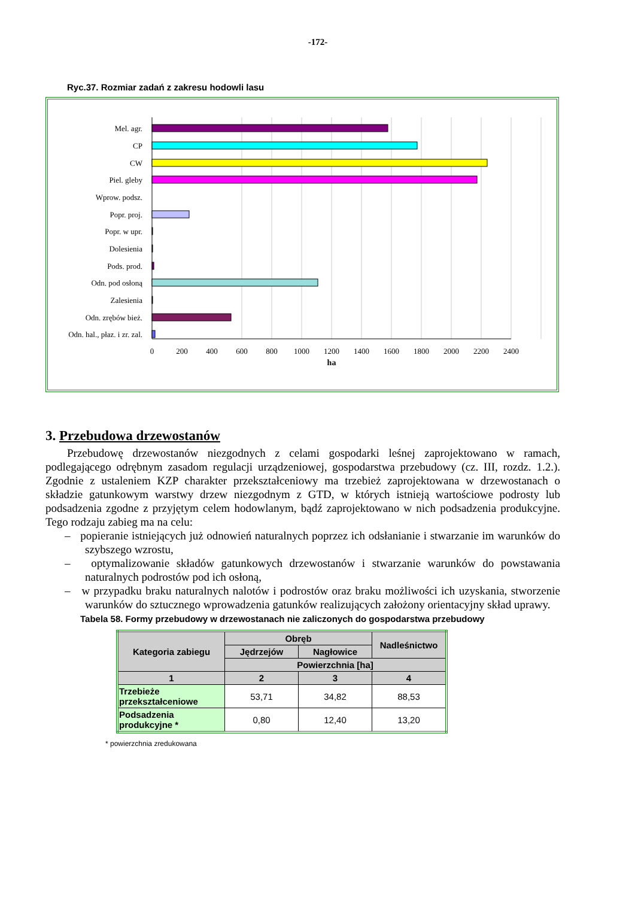-172-
Ryc.37. Rozmiar zadań z zakresu hodowli lasu
Mel. agr.
CP
CW
Piel. gleby
Wprow. podsz.
Popr. proj.
Popr. w upr.
Dolesienia
Pods. prod.
Odn. pod osłoną
Zalesienia
Odn. zrębów bież.
Odn. hal., płaz. i zr. zal.
0
200
400
600
800
1000
1200
1400
1600
1800
2000
2200
2400
ha
3. Przebudowa drzewostanów
Przebudowę drzewostanów niezgodnych z celami gospodarki leśnej zaprojektowano w ramach, podlegającego odrębnym zasadom regulacji urządzeniowej, gospodarstwa przebudowy (cz. III, rozdz. 1.2.). Zgodnie z ustaleniem KZP charakter przekształceniowy ma trzebież zaprojektowana w drzewostanach o składzie gatunkowym warstwy drzew niezgodnym z GTD, w których istnieją wartościowe podrosty lub podsadzenia zgodne z przyjętym celem hodowlanym, bądź zaprojektowano w nich podsadzenia produkcyjne. Tego rodzaju zabieg ma na celu:
– popieranie istniejących już odnowień naturalnych poprzez ich odsłanianie i stwarzanie im warunków do szybszego wzrostu,
– optymalizowanie składów gatunkowych drzewostanów i stwarzanie warunków do powstawania naturalnych podrostów pod ich osłoną,
– w przypadku braku naturalnych nalotów i podrostów oraz braku możliwości ich uzyskania, stworzenie warunków do sztucznego wprowadzenia gatunków realizujących założony orientacyjny skład uprawy.
Tabela 58. Formy przebudowy w drzewostanach nie zaliczonych do gospodarstwa przebudowy
| Kategoria zabiegu | Obręb | | Nadleśnictwo |
| --- | --- | --- | --- |
| | Jędrzejów | Nagłowice | |
| | Powierzchnia [ha] | | |
| 1 | 2 | 3 | 4 |
| Trzebieże przekształceniowe | 53,71 | 34,82 | 88,53 |
| Podsadzenia produkcyjne * | 0,80 | 12,40 | 13,20 |
* powierzchnia zredukowana